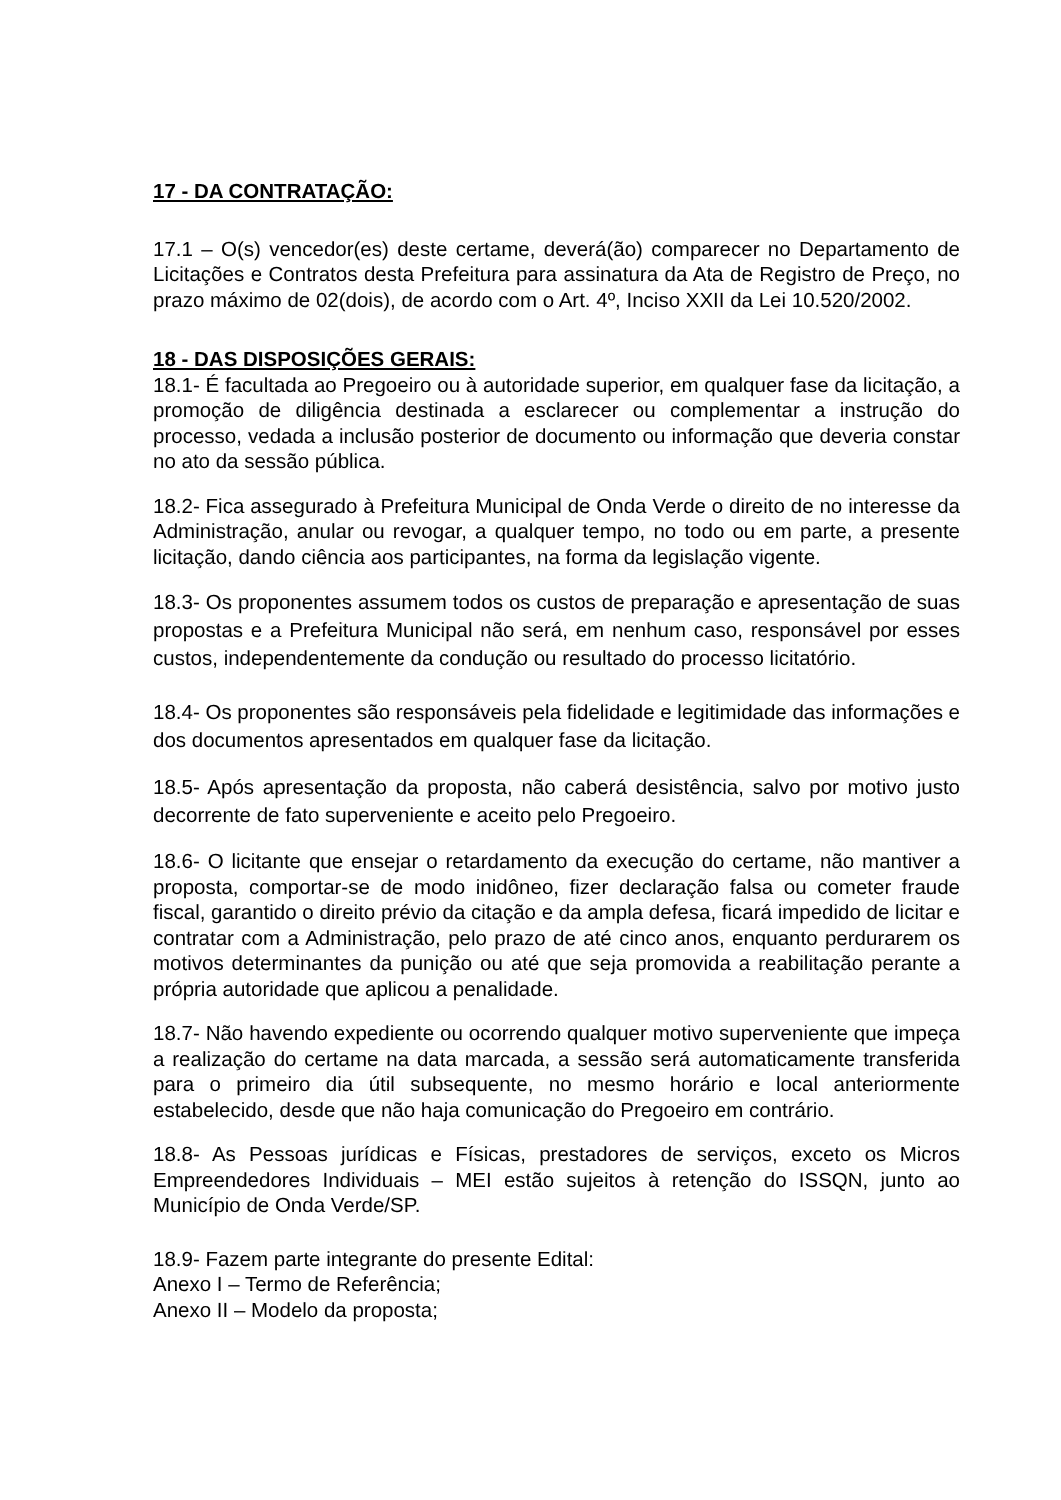17 - DA CONTRATAÇÃO:
17.1 – O(s) vencedor(es) deste certame, deverá(ão) comparecer no Departamento de Licitações e Contratos desta Prefeitura para assinatura da Ata de Registro de Preço, no prazo máximo de 02(dois), de acordo com o Art. 4º, Inciso XXII da Lei 10.520/2002.
18 - DAS DISPOSIÇÕES GERAIS:
18.1- É facultada ao Pregoeiro ou à autoridade superior, em qualquer fase da licitação, a promoção de diligência destinada a esclarecer ou complementar a instrução do processo, vedada a inclusão posterior de documento ou informação que deveria constar no ato da sessão pública.
18.2- Fica assegurado à Prefeitura Municipal de Onda Verde o direito de no interesse da Administração, anular ou revogar, a qualquer tempo, no todo ou em parte, a presente licitação, dando ciência aos participantes, na forma da legislação vigente.
18.3- Os proponentes assumem todos os custos de preparação e apresentação de suas propostas e a Prefeitura Municipal não será, em nenhum caso, responsável por esses custos, independentemente da condução ou resultado do processo licitatório.
18.4- Os proponentes são responsáveis pela fidelidade e legitimidade das informações e dos documentos apresentados em qualquer fase da licitação.
18.5- Após apresentação da proposta, não caberá desistência, salvo por motivo justo decorrente de fato superveniente e aceito pelo Pregoeiro.
18.6- O licitante que ensejar o retardamento da execução do certame, não mantiver a proposta, comportar-se de modo inidôneo, fizer declaração falsa ou cometer fraude fiscal, garantido o direito prévio da citação e da ampla defesa, ficará impedido de licitar e contratar com a Administração, pelo prazo de até cinco anos, enquanto perdurarem os motivos determinantes da punição ou até que seja promovida a reabilitação perante a própria autoridade que aplicou a penalidade.
18.7- Não havendo expediente ou ocorrendo qualquer motivo superveniente que impeça a realização do certame na data marcada, a sessão será automaticamente transferida para o primeiro dia útil subsequente, no mesmo horário e local anteriormente estabelecido, desde que não haja comunicação do Pregoeiro em contrário.
18.8- As Pessoas jurídicas e Físicas, prestadores de serviços, exceto os Micros Empreendedores Individuais – MEI estão sujeitos à retenção do ISSQN, junto ao Município de Onda Verde/SP.
18.9- Fazem parte integrante do presente Edital:
Anexo I – Termo de Referência;
Anexo II – Modelo da proposta;